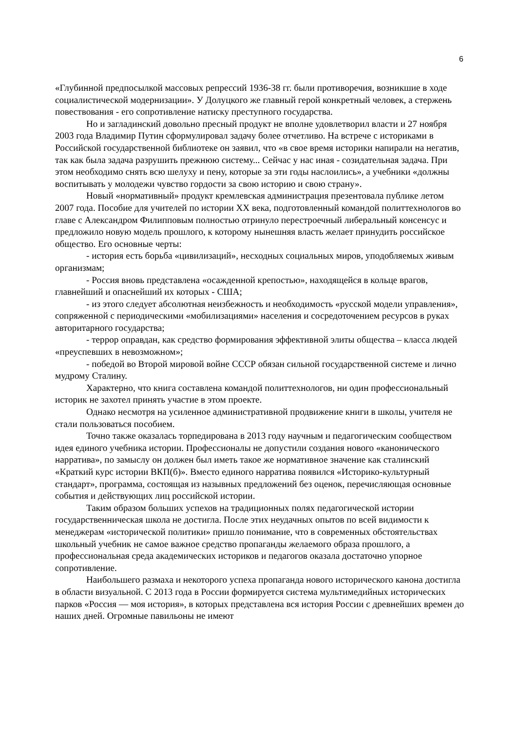6
«Глубинной предпосылкой массовых репрессий 1936-38 гг. были противоречия, возникшие в ходе социалистической модернизации». У Долуцкого же главный герой конкретный человек, а стержень повествования - его сопротивление натиску преступного государства.
Но и загладинский довольно пресный продукт не вполне удовлетворил власти и 27 ноября 2003 года Владимир Путин сформулировал задачу более отчетливо. На встрече с историками в Российской государственной библиотеке он заявил, что «в свое время историки напирали на негатив, так как была задача разрушить прежнюю систему... Сейчас у нас иная - созидательная задача. При этом необходимо снять всю шелуху и пену, которые за эти годы наслоились», а учебники «должны воспитывать у молодежи чувство гордости за свою историю и свою страну».
Новый «нормативный» продукт кремлевская администрация презентовала публике летом 2007 года. Пособие для учителей по истории XX века, подготовленный командой политтехнологов во главе с Александром Филипповым полностью отринуло перестроечный либеральный консенсус и предложило новую модель прошлого, к которому нынешняя власть желает принудить российское общество. Его основные черты:
- история есть борьба «цивилизаций», несходных социальных миров, уподобляемых живым организмам;
- Россия вновь представлена «осажденной крепостью», находящейся в кольце врагов, главнейший и опаснейший их которых - США;
- из этого следует абсолютная неизбежность и необходимость «русской модели управления», сопряженной с периодическими «мобилизациями» населения и сосредоточением ресурсов в руках авторитарного государства;
- террор оправдан, как средство формирования эффективной элиты общества – класса людей «преуспевших в невозможном»;
- победой во Второй мировой войне СССР обязан сильной государственной системе и лично мудрому Сталину.
Характерно, что книга составлена командой политтехнологов, ни один профессиональный историк не захотел принять участие в этом проекте.
Однако несмотря на усиленное административной продвижение книги в школы, учителя не стали пользоваться пособием.
Точно также оказалась торпедирована в 2013 году научным и педагогическим сообществом идея единого учебника истории. Профессионалы не допустили создания нового «канонического нарратива», по замыслу он должен был иметь такое же нормативное значение как сталинский «Краткий курс истории ВКП(б)». Вместо единого нарратива появился «Историко-культурный стандарт», программа, состоящая из назывных предложений без оценок, перечисляющая основные события и действующих лиц российской истории.
Таким образом больших успехов на традиционных полях педагогической истории государственническая школа не достигла. После этих неудачных опытов по всей видимости к менеджерам «исторической политики» пришло понимание, что в современных обстоятельствах школьный учебник не самое важное средство пропаганды желаемого образа прошлого, а профессиональная среда академических историков и педагогов оказала достаточно упорное сопротивление.
Наибольшего размаха и некоторого успеха пропаганда нового исторического канона достигла в области визуальной. С 2013 года в России формируется система мультимедийных исторических парков «Россия — моя история», в которых представлена вся история России с древнейших времен до наших дней. Огромные павильоны не имеют